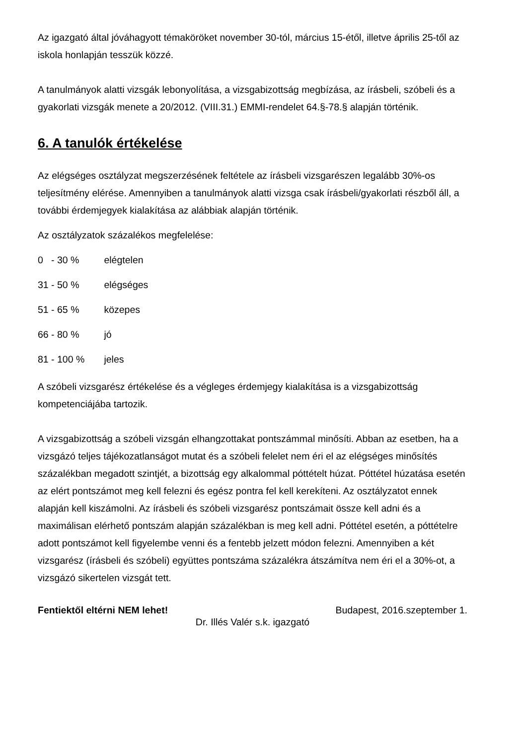Az igazgató által jóváhagyott témaköröket november 30-tól, március 15-étől, illetve április 25-től az iskola honlapján tesszük közzé.
A tanulmányok alatti vizsgák lebonyolítása, a vizsgabizottság megbízása, az írásbeli, szóbeli és a gyakorlati vizsgák menete a 20/2012. (VIII.31.) EMMI-rendelet 64.§-78.§ alapján történik.
6. A tanulók értékelése
Az elégséges osztályzat megszerzésének feltétele az írásbeli vizsgarészen legalább 30%-os teljesítmény elérése. Amennyiben a tanulmányok alatti vizsga csak írásbeli/gyakorlati részből áll, a további érdemjegyek kialakítása az alábbiak alapján történik.
Az osztályzatok százalékos megfelelése:
0 - 30 % elégtelen
31 - 50 % elégséges
51 - 65 % közepes
66 - 80 % jó
81 - 100 % jeles
A szóbeli vizsgarész értékelése és a végleges érdemjegy kialakítása is a vizsgabizottság kompetenciájába tartozik.
A vizsgabizottság a szóbeli vizsgán elhangzottakat pontszámmal minősíti. Abban az esetben, ha a vizsgázó teljes tájékozatlanságot mutat és a szóbeli felelet nem éri el az elégséges minősítés százalékban megadott szintjét, a bizottság egy alkalommal póttételt húzat. Póttétel húzatása esetén az elért pontszámot meg kell felezni és egész pontra fel kell kerekíteni. Az osztályzatot ennek alapján kell kiszámolni. Az írásbeli és szóbeli vizsgarész pontszámait össze kell adni és a maximálisan elérhető pontszám alapján százalékban is meg kell adni. Póttétel esetén, a póttételre adott pontszámot kell figyelembe venni és a fentebb jelzett módon felezni. Amennyiben a két vizsgarész (írásbeli és szóbeli) együttes pontszáma százalékra átszámítva nem éri el a 30%-ot, a vizsgázó sikertelen vizsgát tett.
Fentiektől eltérni NEM lehet! Budapest, 2016.szeptember 1.
Dr. Illés Valér s.k. igazgató